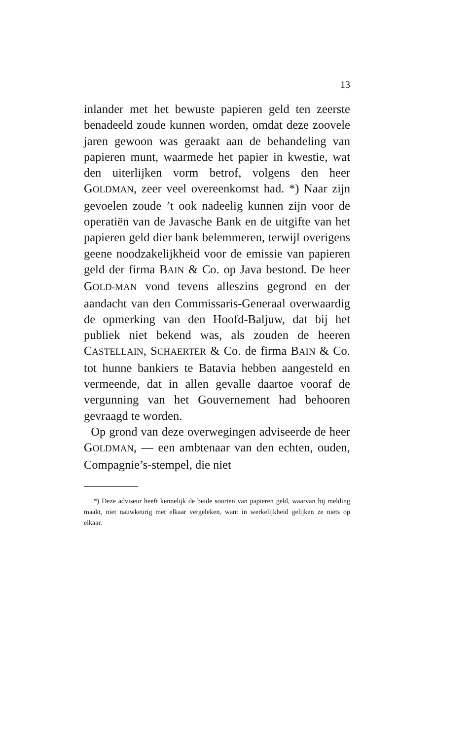13
inlander met het bewuste papieren geld ten zeerste benadeeld zoude kunnen worden, omdat deze zoovele jaren gewoon was geraakt aan de behandeling van papieren munt, waarmede het papier in kwestie, wat den uiterlijken vorm betrof, volgens den heer GOLDMAN, zeer veel overeenkomst had. *) Naar zijn gevoelen zoude ’t ook nadeelig kunnen zijn voor de operatiën van de Javasche Bank en de uitgifte van het papieren geld dier bank belemmeren, terwijl overigens geene noodzakelijkheid voor de emissie van papieren geld der firma BAIN & Co. op Java bestond. De heer GOLD-MAN vond tevens alleszins gegrond en der aandacht van den Commissaris-Generaal overwaardig de opmerking van den Hoofd-Baljuw, dat bij het publiek niet bekend was, als zouden de heeren CASTELLAIN, SCHAERTER & Co. de firma BAIN & Co. tot hunne bankiers te Batavia hebben aangesteld en vermeende, dat in allen gevalle daartoe vooraf de vergunning van het Gouvernement had behooren gevraagd te worden.
Op grond van deze overwegingen adviseerde de heer GOLDMAN, — een ambtenaar van den echten, ouden, Compagnie’s-stempel, die niet
*) Deze adviseur heeft kennelijk de beide soorten van papieren geld, waarvan hij melding maakt, niet nauwkeurig met elkaar vergeleken, want in werkelijkheid gelijken ze niets op elkaar.